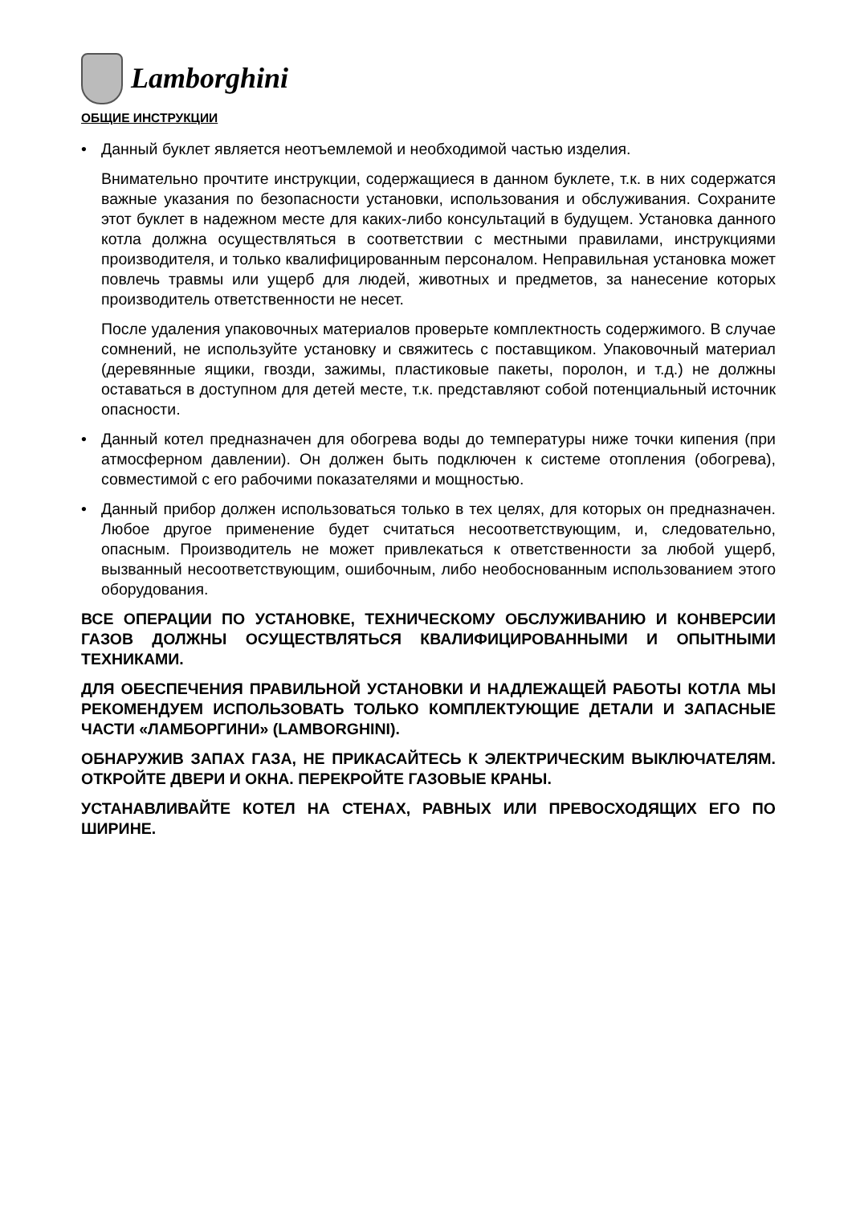Lamborghini
ОБЩИЕ ИНСТРУКЦИИ
• Данный буклет является неотъемлемой и необходимой частью изделия.
Внимательно прочтите инструкции, содержащиеся в данном буклете, т.к. в них содержатся важные указания по безопасности установки, использования и обслуживания. Сохраните этот буклет в надежном месте для каких-либо консультаций в будущем. Установка данного котла должна осуществляться в соответствии с местными правилами, инструкциями производителя, и только квалифицированным персоналом. Неправильная установка может повлечь травмы или ущерб для людей, животных и предметов, за нанесение которых производитель ответственности не несет.
После удаления упаковочных материалов проверьте комплектность содержимого. В случае сомнений, не используйте установку и свяжитесь с поставщиком. Упаковочный материал (деревянные ящики, гвозди, зажимы, пластиковые пакеты, поролон, и т.д.) не должны оставаться в доступном для детей месте, т.к. представляют собой потенциальный источник опасности.
• Данный котел предназначен для обогрева воды до температуры ниже точки кипения (при атмосферном давлении). Он должен быть подключен к системе отопления (обогрева), совместимой с его рабочими показателями и мощностью.
• Данный прибор должен использоваться только в тех целях, для которых он предназначен. Любое другое применение будет считаться несоответствующим, и, следовательно, опасным. Производитель не может привлекаться к ответственности за любой ущерб, вызванный несоответствующим, ошибочным, либо необоснованным использованием этого оборудования.
ВСЕ ОПЕРАЦИИ ПО УСТАНОВКЕ, ТЕХНИЧЕСКОМУ ОБСЛУЖИВАНИЮ И КОНВЕРСИИ ГАЗОВ ДОЛЖНЫ ОСУЩЕСТВЛЯТЬСЯ КВАЛИФИЦИРОВАННЫМИ И ОПЫТНЫМИ ТЕХНИКАМИ.
ДЛЯ ОБЕСПЕЧЕНИЯ ПРАВИЛЬНОЙ УСТАНОВКИ И НАДЛЕЖАЩЕЙ РАБОТЫ КОТЛА МЫ РЕКОМЕНДУЕМ ИСПОЛЬЗОВАТЬ ТОЛЬКО КОМПЛЕКТУЮЩИЕ ДЕТАЛИ И ЗАПАСНЫЕ ЧАСТИ «ЛАМБОРГИНИ» (LAMBORGHINI).
ОБНАРУЖИВ ЗАПАХ ГАЗА, НЕ ПРИКАСАЙТЕСЬ К ЭЛЕКТРИЧЕСКИМ ВЫКЛЮЧАТЕЛЯМ. ОТКРОЙТЕ ДВЕРИ И ОКНА. ПЕРЕКРОЙТЕ ГАЗОВЫЕ КРАНЫ.
УСТАНАВЛИВАЙТЕ КОТЕЛ НА СТЕНАХ, РАВНЫХ ИЛИ ПРЕВОСХОДЯЩИХ ЕГО ПО ШИРИНЕ.